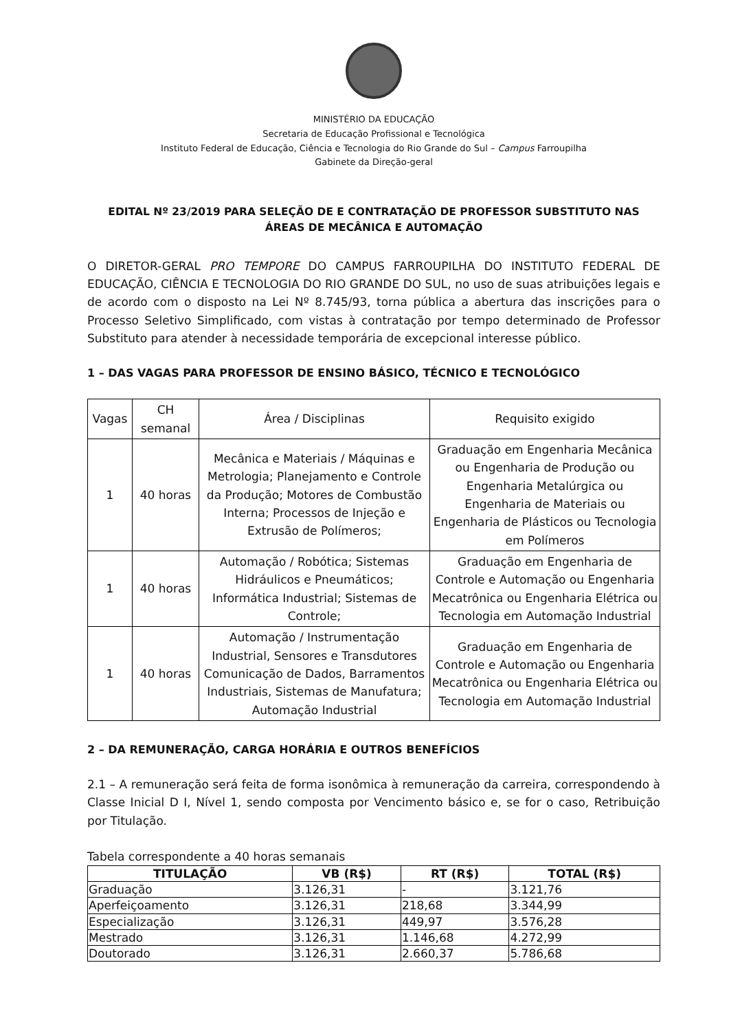MINISTÉRIO DA EDUCAÇÃO
Secretaria de Educação Profissional e Tecnológica
Instituto Federal de Educação, Ciência e Tecnologia do Rio Grande do Sul – Campus Farroupilha
Gabinete da Direção-geral
EDITAL Nº 23/2019 PARA SELEÇÃO DE E CONTRATAÇÃO DE PROFESSOR SUBSTITUTO NAS ÁREAS DE MECÂNICA E AUTOMAÇÃO
O DIRETOR-GERAL PRO TEMPORE DO CAMPUS FARROUPILHA DO INSTITUTO FEDERAL DE EDUCAÇÃO, CIÊNCIA E TECNOLOGIA DO RIO GRANDE DO SUL, no uso de suas atribuições legais e de acordo com o disposto na Lei Nº 8.745/93, torna pública a abertura das inscrições para o Processo Seletivo Simplificado, com vistas à contratação por tempo determinado de Professor Substituto para atender à necessidade temporária de excepcional interesse público.
1 – DAS VAGAS PARA PROFESSOR DE ENSINO BÁSICO, TÉCNICO E TECNOLÓGICO
| Vagas | CH semanal | Área / Disciplinas | Requisito exigido |
| --- | --- | --- | --- |
| 1 | 40 horas | Mecânica e Materiais / Máquinas e Metrologia; Planejamento e Controle da Produção; Motores de Combustão Interna; Processos de Injeção e Extrusão de Polímeros; | Graduação em Engenharia Mecânica ou Engenharia de Produção ou Engenharia Metalúrgica ou Engenharia de Materiais ou Engenharia de Plásticos ou Tecnologia em Polímeros |
| 1 | 40 horas | Automação / Robótica; Sistemas Hidráulicos e Pneumáticos; Informática Industrial; Sistemas de Controle; | Graduação em Engenharia de Controle e Automação ou Engenharia Mecatrônica ou Engenharia Elétrica ou Tecnologia em Automação Industrial |
| 1 | 40 horas | Automação / Instrumentação Industrial, Sensores e Transdutores Comunicação de Dados, Barramentos Industriais, Sistemas de Manufatura; Automação Industrial | Graduação em Engenharia de Controle e Automação ou Engenharia Mecatrônica ou Engenharia Elétrica ou Tecnologia em Automação Industrial |
2 – DA REMUNERAÇÃO, CARGA HORÁRIA E OUTROS BENEFÍCIOS
2.1 – A remuneração será feita de forma isonômica à remuneração da carreira, correspondendo à Classe Inicial D I, Nível 1, sendo composta por Vencimento básico e, se for o caso, Retribuição por Titulação.
Tabela correspondente a 40 horas semanais
| TITULAÇÃO | VB (R$) | RT (R$) | TOTAL (R$) |
| --- | --- | --- | --- |
| Graduação | 3.126,31 | - | 3.121,76 |
| Aperfeiçoamento | 3.126,31 | 218,68 | 3.344,99 |
| Especialização | 3.126,31 | 449,97 | 3.576,28 |
| Mestrado | 3.126,31 | 1.146,68 | 4.272,99 |
| Doutorado | 3.126,31 | 2.660,37 | 5.786,68 |